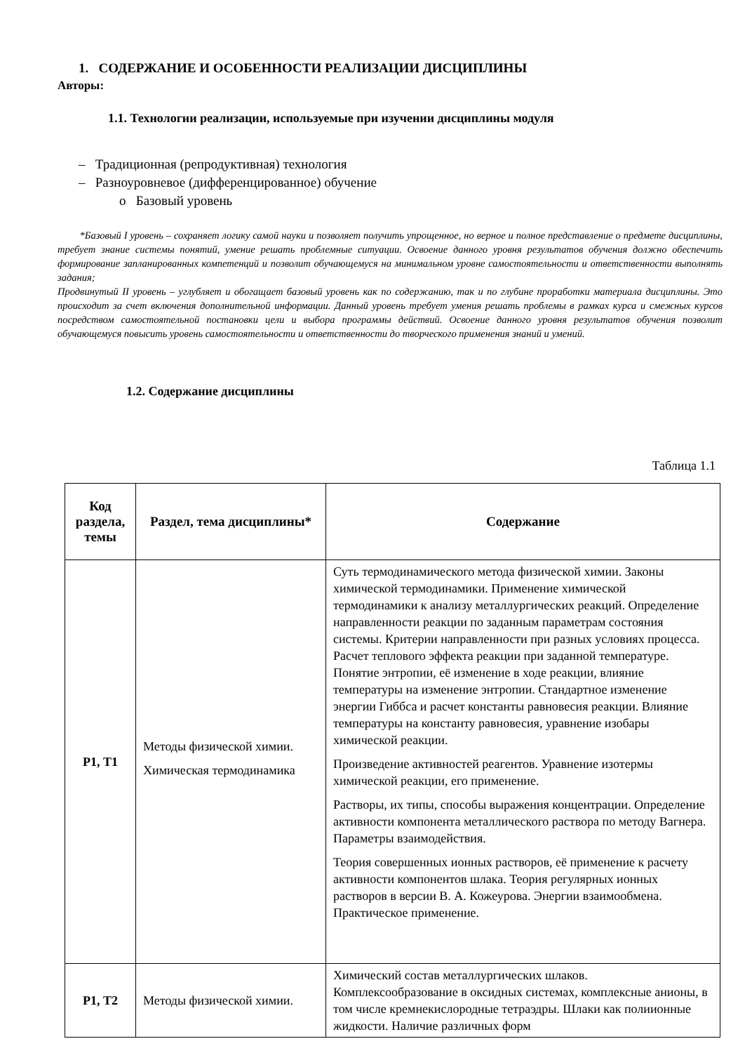1. СОДЕРЖАНИЕ И ОСОБЕННОСТИ РЕАЛИЗАЦИИ ДИСЦИПЛИНЫ
Авторы:
1.1. Технологии реализации, используемые при изучении дисциплины модуля
– Традиционная (репродуктивная) технология
– Разноуровневое (дифференцированное) обучение
o Базовый уровень
*Базовый I уровень – сохраняет логику самой науки и позволяет получить упрощенное, но верное и полное представление о предмете дисциплины, требует знание системы понятий, умение решать проблемные ситуации. Освоение данного уровня результатов обучения должно обеспечить формирование запланированных компетенций и позволит обучающемуся на минимальном уровне самостоятельности и ответственности выполнять задания;
Продвинутый II уровень – углубляет и обогащает базовый уровень как по содержанию, так и по глубине проработки материала дисциплины. Это происходит за счет включения дополнительной информации. Данный уровень требует умения решать проблемы в рамках курса и смежных курсов посредством самостоятельной постановки цели и выбора программы действий. Освоение данного уровня результатов обучения позволит обучающемуся повысить уровень самостоятельности и ответственности до творческого применения знаний и умений.
1.2. Содержание дисциплины
Таблица 1.1
| Код раздела, темы | Раздел, тема дисциплины* | Содержание |
| --- | --- | --- |
| Р1, Т1 | Методы физической химии. Химическая термодинамика | Суть термодинамического метода физической химии. Законы химической термодинамики. Применение химической термодинамики к анализу металлургических реакций. Определение направленности реакции по заданным параметрам состояния системы. Критерии направленности при разных условиях процесса. Расчет теплового эффекта реакции при заданной температуре. Понятие энтропии, её изменение в ходе реакции, влияние температуры на изменение энтропии. Стандартное изменение энергии Гиббса и расчет константы равновесия реакции. Влияние температуры на константу равновесия, уравнение изобары химической реакции. Произведение активностей реагентов. Уравнение изотермы химической реакции, его применение. Растворы, их типы, способы выражения концентрации. Определение активности компонента металлического раствора по методу Вагнера. Параметры взаимодействия. Теория совершенных ионных растворов, её применение к расчету активности компонентов шлака. Теория регулярных ионных растворов в версии В. А. Кожеурова. Энергии взаимообмена. Практическое применение. |
| Р1, Т2 | Методы физической химии. | Химический состав металлургических шлаков. Комплексообразование в оксидных системах, комплексные анионы, в том числе кремнекислородные тетраэдры. Шлаки как полиионные жидкости. Наличие различных форм |